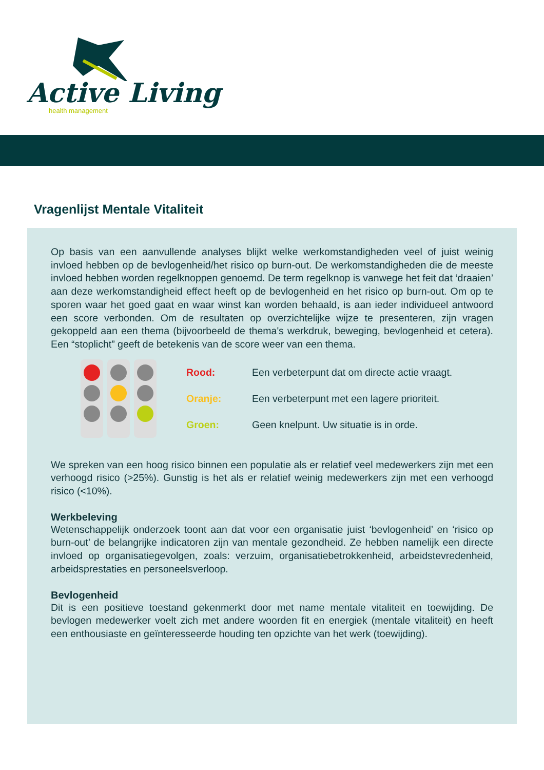Active Living
health management
Vragenlijst Mentale Vitaliteit
Op basis van een aanvullende analyses blijkt welke werkomstandigheden veel of juist weinig invloed hebben op de bevlogenheid/het risico op burn-out. De werkomstandigheden die de meeste invloed hebben worden regelknoppen genoemd. De term regelknop is vanwege het feit dat ‘draaien’ aan deze werkomstandigheid effect heeft op de bevlogenheid en het risico op burn-out. Om op te sporen waar het goed gaat en waar winst kan worden behaald, is aan ieder individueel antwoord een score verbonden. Om de resultaten op overzichtelijke wijze te presenteren, zijn vragen gekoppeld aan een thema (bijvoorbeeld de thema's werkdruk, beweging, bevlogenheid et cetera). Een “stoplicht” geeft de betekenis van de score weer van een thema.
Rood: Een verbeterpunt dat om directe actie vraagt.
Oranje: Een verbeterpunt met een lagere prioriteit.
Groen: Geen knelpunt. Uw situatie is in orde.
We spreken van een hoog risico binnen een populatie als er relatief veel medewerkers zijn met een verhoogd risico (>25%). Gunstig is het als er relatief weinig medewerkers zijn met een verhoogd risico (<10%).
Werkbeleving
Wetenschappelijk onderzoek toont aan dat voor een organisatie juist ‘bevlogenheid’ en ‘risico op burn-out’ de belangrijke indicatoren zijn van mentale gezondheid. Ze hebben namelijk een directe invloed op organisatiegevolgen, zoals: verzuim, organisatiebetrokkenheid, arbeidstevredenheid, arbeidsprestaties en personeelsverloop.
Bevlogenheid
Dit is een positieve toestand gekenmerkt door met name mentale vitaliteit en toewijding. De bevlogen medewerker voelt zich met andere woorden fit en energiek (mentale vitaliteit) en heeft een enthousiaste en geïnteresseerde houding ten opzichte van het werk (toewijding).